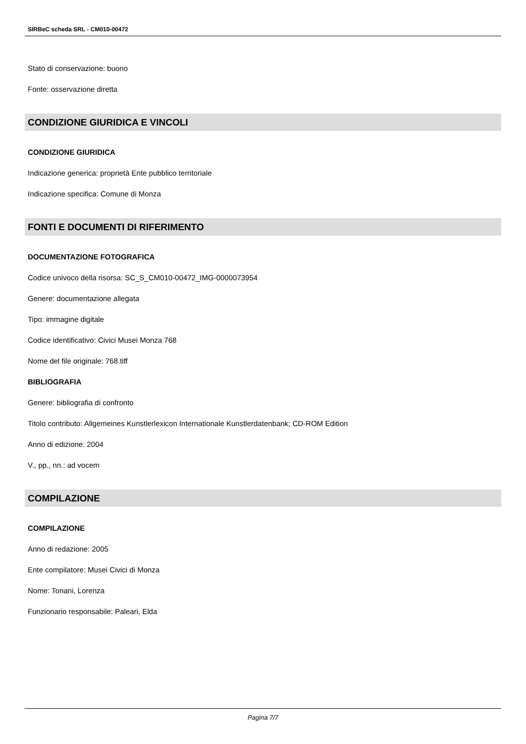SIRBeC scheda SRL - CM010-00472
Stato di conservazione: buono
Fonte: osservazione diretta
CONDIZIONE GIURIDICA E VINCOLI
CONDIZIONE GIURIDICA
Indicazione generica: proprietà Ente pubblico territoriale
Indicazione specifica: Comune di Monza
FONTI E DOCUMENTI DI RIFERIMENTO
DOCUMENTAZIONE FOTOGRAFICA
Codice univoco della risorsa: SC_S_CM010-00472_IMG-0000073954
Genere: documentazione allegata
Tipo: immagine digitale
Codice identificativo: Civici Musei Monza 768
Nome del file originale: 768.tiff
BIBLIOGRAFIA
Genere: bibliografia di confronto
Titolo contributo: Allgemeines Kunstlerlexicon Internationale Kunstlerdatenbank; CD-ROM Edition
Anno di edizione: 2004
V., pp., nn.: ad vocem
COMPILAZIONE
COMPILAZIONE
Anno di redazione: 2005
Ente compilatore: Musei Civici di Monza
Nome: Tonani, Lorenza
Funzionario responsabile: Paleari, Elda
Pagina 7/7